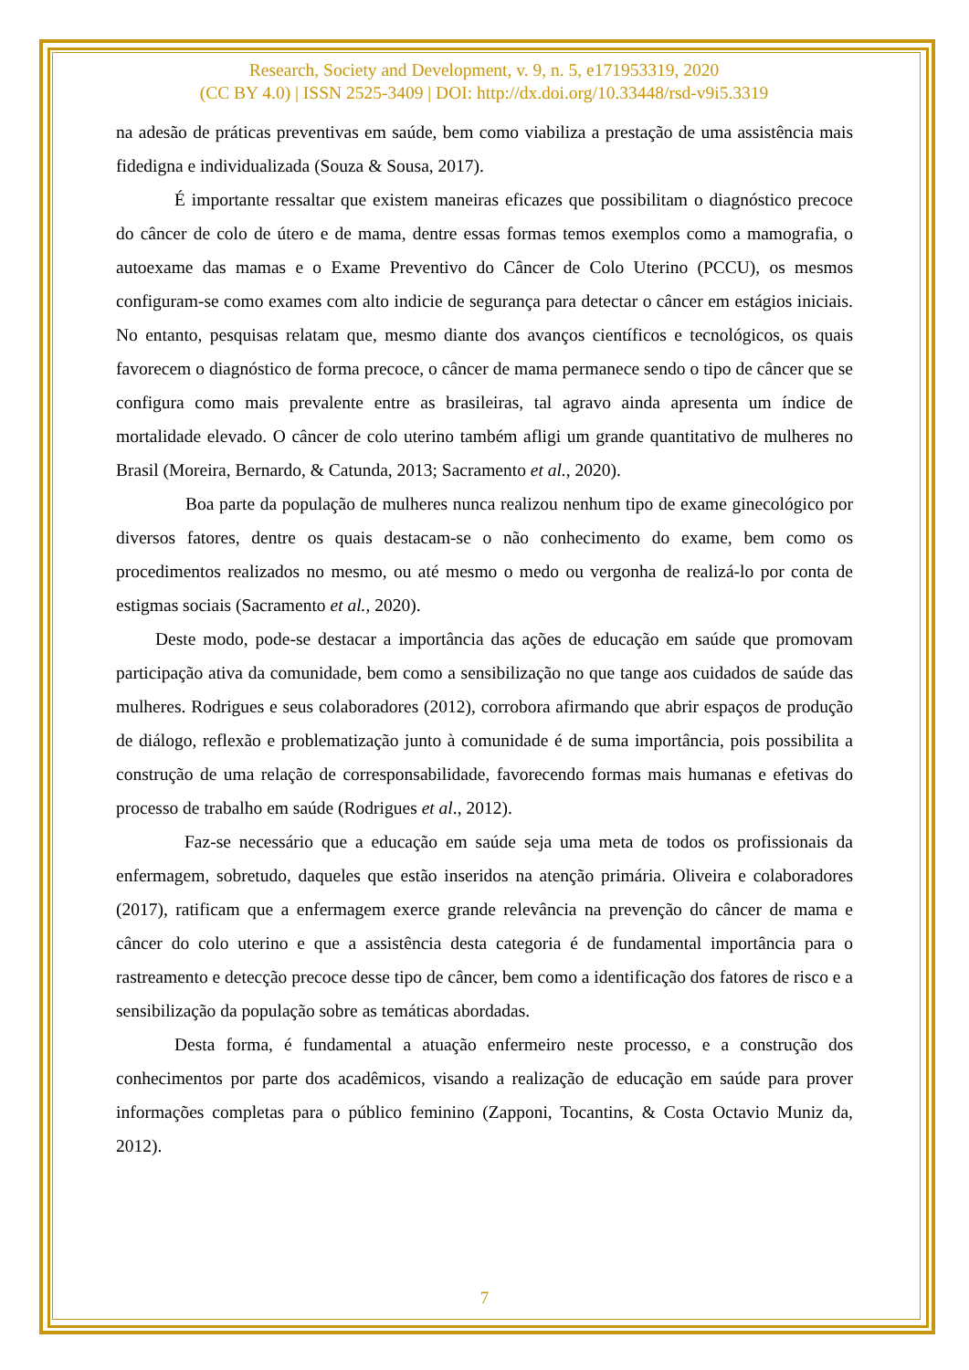Research, Society and Development, v. 9, n. 5, e171953319, 2020
(CC BY 4.0) | ISSN 2525-3409 | DOI: http://dx.doi.org/10.33448/rsd-v9i5.3319
na adesão de práticas preventivas em saúde, bem como viabiliza a prestação de uma assistência mais fidedigna e individualizada (Souza & Sousa, 2017).
É importante ressaltar que existem maneiras eficazes que possibilitam o diagnóstico precoce do câncer de colo de útero e de mama, dentre essas formas temos exemplos como a mamografia, o autoexame das mamas e o Exame Preventivo do Câncer de Colo Uterino (PCCU), os mesmos configuram-se como exames com alto indicie de segurança para detectar o câncer em estágios iniciais. No entanto, pesquisas relatam que, mesmo diante dos avanços científicos e tecnológicos, os quais favorecem o diagnóstico de forma precoce, o câncer de mama permanece sendo o tipo de câncer que se configura como mais prevalente entre as brasileiras, tal agravo ainda apresenta um índice de mortalidade elevado. O câncer de colo uterino também afligi um grande quantitativo de mulheres no Brasil (Moreira, Bernardo, & Catunda, 2013; Sacramento et al., 2020).
Boa parte da população de mulheres nunca realizou nenhum tipo de exame ginecológico por diversos fatores, dentre os quais destacam-se o não conhecimento do exame, bem como os procedimentos realizados no mesmo, ou até mesmo o medo ou vergonha de realizá-lo por conta de estigmas sociais (Sacramento et al., 2020).
Deste modo, pode-se destacar a importância das ações de educação em saúde que promovam participação ativa da comunidade, bem como a sensibilização no que tange aos cuidados de saúde das mulheres. Rodrigues e seus colaboradores (2012), corrobora afirmando que abrir espaços de produção de diálogo, reflexão e problematização junto à comunidade é de suma importância, pois possibilita a construção de uma relação de corresponsabilidade, favorecendo formas mais humanas e efetivas do processo de trabalho em saúde (Rodrigues et al., 2012).
Faz-se necessário que a educação em saúde seja uma meta de todos os profissionais da enfermagem, sobretudo, daqueles que estão inseridos na atenção primária. Oliveira e colaboradores (2017), ratificam que a enfermagem exerce grande relevância na prevenção do câncer de mama e câncer do colo uterino e que a assistência desta categoria é de fundamental importância para o rastreamento e detecção precoce desse tipo de câncer, bem como a identificação dos fatores de risco e a sensibilização da população sobre as temáticas abordadas.
Desta forma, é fundamental a atuação enfermeiro neste processo, e a construção dos conhecimentos por parte dos acadêmicos, visando a realização de educação em saúde para prover informações completas para o público feminino (Zapponi, Tocantins, & Costa Octavio Muniz da, 2012).
7